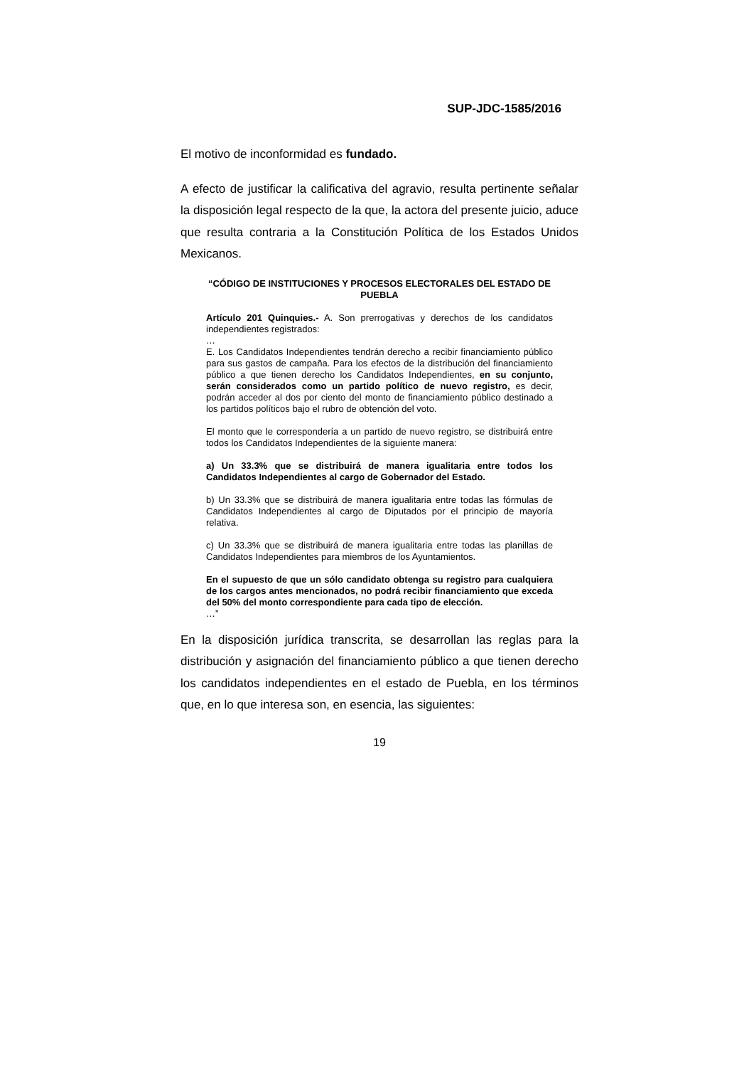SUP-JDC-1585/2016
El motivo de inconformidad es fundado.
A efecto de justificar la calificativa del agravio, resulta pertinente señalar la disposición legal respecto de la que, la actora del presente juicio, aduce que resulta contraria a la Constitución Política de los Estados Unidos Mexicanos.
“CÓDIGO DE INSTITUCIONES Y PROCESOS ELECTORALES DEL ESTADO DE PUEBLA
Artículo 201 Quinquies.- A. Son prerrogativas y derechos de los candidatos independientes registrados:
…
E. Los Candidatos Independientes tendrán derecho a recibir financiamiento público para sus gastos de campaña. Para los efectos de la distribución del financiamiento público a que tienen derecho los Candidatos Independientes, en su conjunto, serán considerados como un partido político de nuevo registro, es decir, podrán acceder al dos por ciento del monto de financiamiento público destinado a los partidos políticos bajo el rubro de obtención del voto.
El monto que le correspondería a un partido de nuevo registro, se distribuirá entre todos los Candidatos Independientes de la siguiente manera:
a) Un 33.3% que se distribuirá de manera igualitaria entre todos los Candidatos Independientes al cargo de Gobernador del Estado.
b) Un 33.3% que se distribuirá de manera igualitaria entre todas las fórmulas de Candidatos Independientes al cargo de Diputados por el principio de mayoría relativa.
c) Un 33.3% que se distribuirá de manera igualitaria entre todas las planillas de Candidatos Independientes para miembros de los Ayuntamientos.
En el supuesto de que un sólo candidato obtenga su registro para cualquiera de los cargos antes mencionados, no podrá recibir financiamiento que exceda del 50% del monto correspondiente para cada tipo de elección.
…”
En la disposición jurídica transcrita, se desarrollan las reglas para la distribución y asignación del financiamiento público a que tienen derecho los candidatos independientes en el estado de Puebla, en los términos que, en lo que interesa son, en esencia, las siguientes:
19